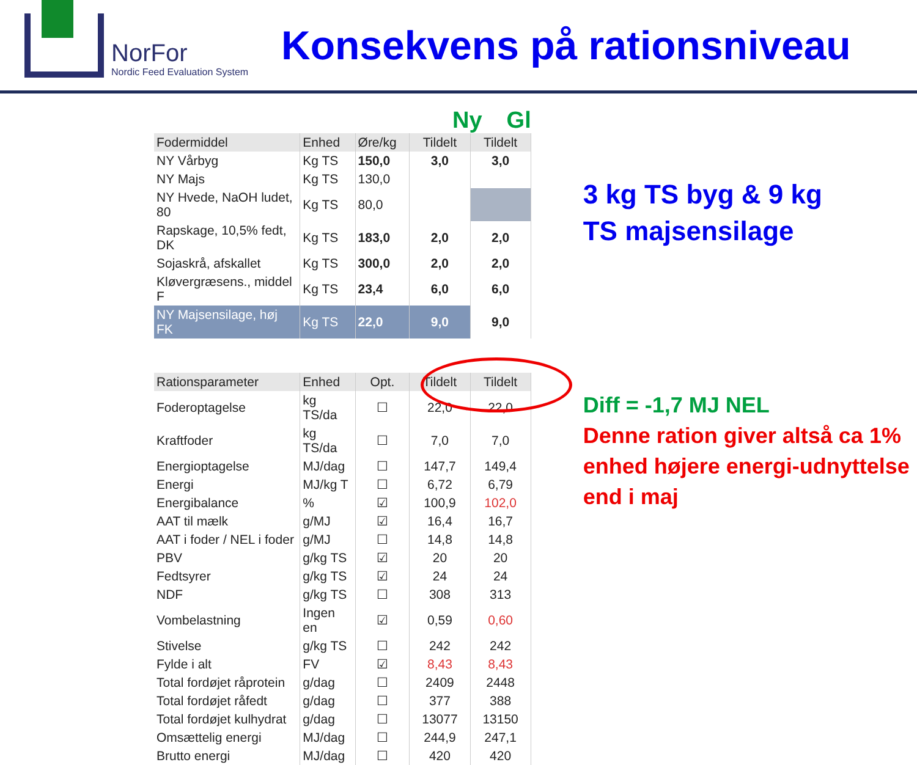NorFor
Nordic Feed Evaluation System
Konsekvens på rationsniveau
Ny Gl
| Fodermiddel | Enhed | Øre/kg | Tildelt | Tildelt |
| --- | --- | --- | --- | --- |
| NY Vårbyg | Kg TS | 150,0 | 3,0 | 3,0 |
| NY Majs | Kg TS | 130,0 | | |
| NY Hvede, NaOH ludet, 80 | Kg TS | 80,0 | | |
| Rapskage, 10,5% fedt, DK | Kg TS | 183,0 | 2,0 | 2,0 |
| Sojaskrå, afskallet | Kg TS | 300,0 | 2,0 | 2,0 |
| Kløvergræsens., middel F | Kg TS | 23,4 | 6,0 | 6,0 |
| NY Majsensilage, høj FK | Kg TS | 22,0 | 9,0 | 9,0 |
| Rationsparameter | Enhed | Opt. | Tildelt | Tildelt |
| Foderoptagelse | kg TS/da | ☐ | 22,0 | 22,0 |
| Kraftfoder | kg TS/da | ☐ | 7,0 | 7,0 |
| Energioptagelse | MJ/dag | ☐ | 147,7 | 149,4 |
| Energi | MJ/kg T | ☐ | 6,72 | 6,79 |
| Energibalance | % | ☑ | 100,9 | 102,0 |
| AAT til mælk | g/MJ | ☑ | 16,4 | 16,7 |
| AAT i foder / NEL i foder | g/MJ | ☐ | 14,8 | 14,8 |
| PBV | g/kg TS | ☑ | 20 | 20 |
| Fedtsyrer | g/kg TS | ☑ | 24 | 24 |
| NDF | g/kg TS | ☐ | 308 | 313 |
| Vombelastning | Ingen en | ☑ | 0,59 | 0,60 |
| Stivelse | g/kg TS | ☐ | 242 | 242 |
| Fylde i alt | FV | ☑ | 8,43 | 8,43 |
| Total fordøjet råprotein | g/dag | ☐ | 2409 | 2448 |
| Total fordøjet råfedt | g/dag | ☐ | 377 | 388 |
| Total fordøjet kulhydrat | g/dag | ☐ | 13077 | 13150 |
| Omsættelig energi | MJ/dag | ☐ | 244,9 | 247,1 |
| Brutto energi | MJ/dag | ☐ | 420 | 420 |
3 kg TS byg & 9 kg
TS majsensilage
Diff = -1,7 MJ NEL
Denne ration giver altså ca 1% enhed højere energi-udnyttelse end i maj